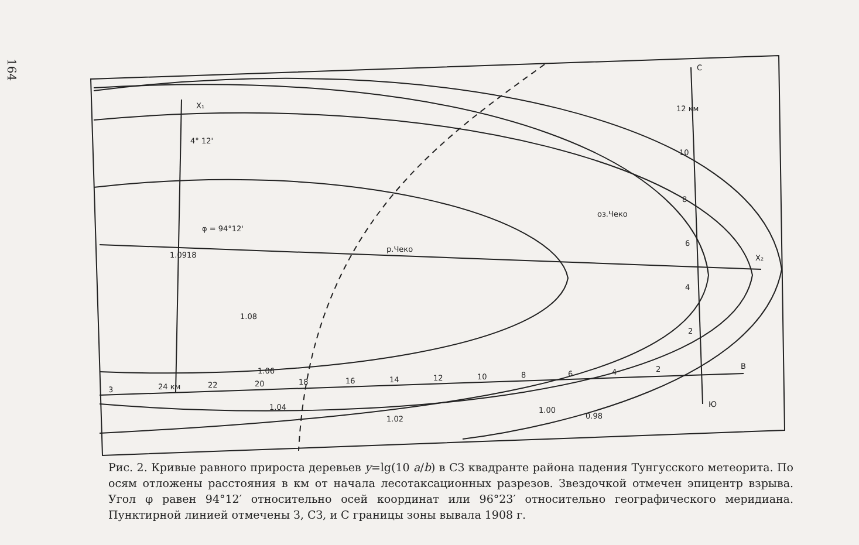164
X₁
4° 12'
φ = 94°12'
1.0918
1.08
1.06
1.04
1.02
1.00
0.98
X₂
C
Ю
B
оз.Чеко
р.Чеко
3
24 км
22
20
18
16
14
12
10
8
6
4
2
12 км
10
8
6
4
2
Рис. 2. Кривые равного прироста деревьев y=lg(10 a/b) в СЗ квадранте района падения Тунгусского метеорита. По осям отложены расстояния в км от начала лесотаксационных разрезов. Звездочкой отмечен эпицентр взрыва. Угол φ равен 94°12′ относительно осей координат или 96°23′ относительно географического меридиана. Пунктирной линией отмечены З, СЗ, и С границы зоны вывала 1908 г.